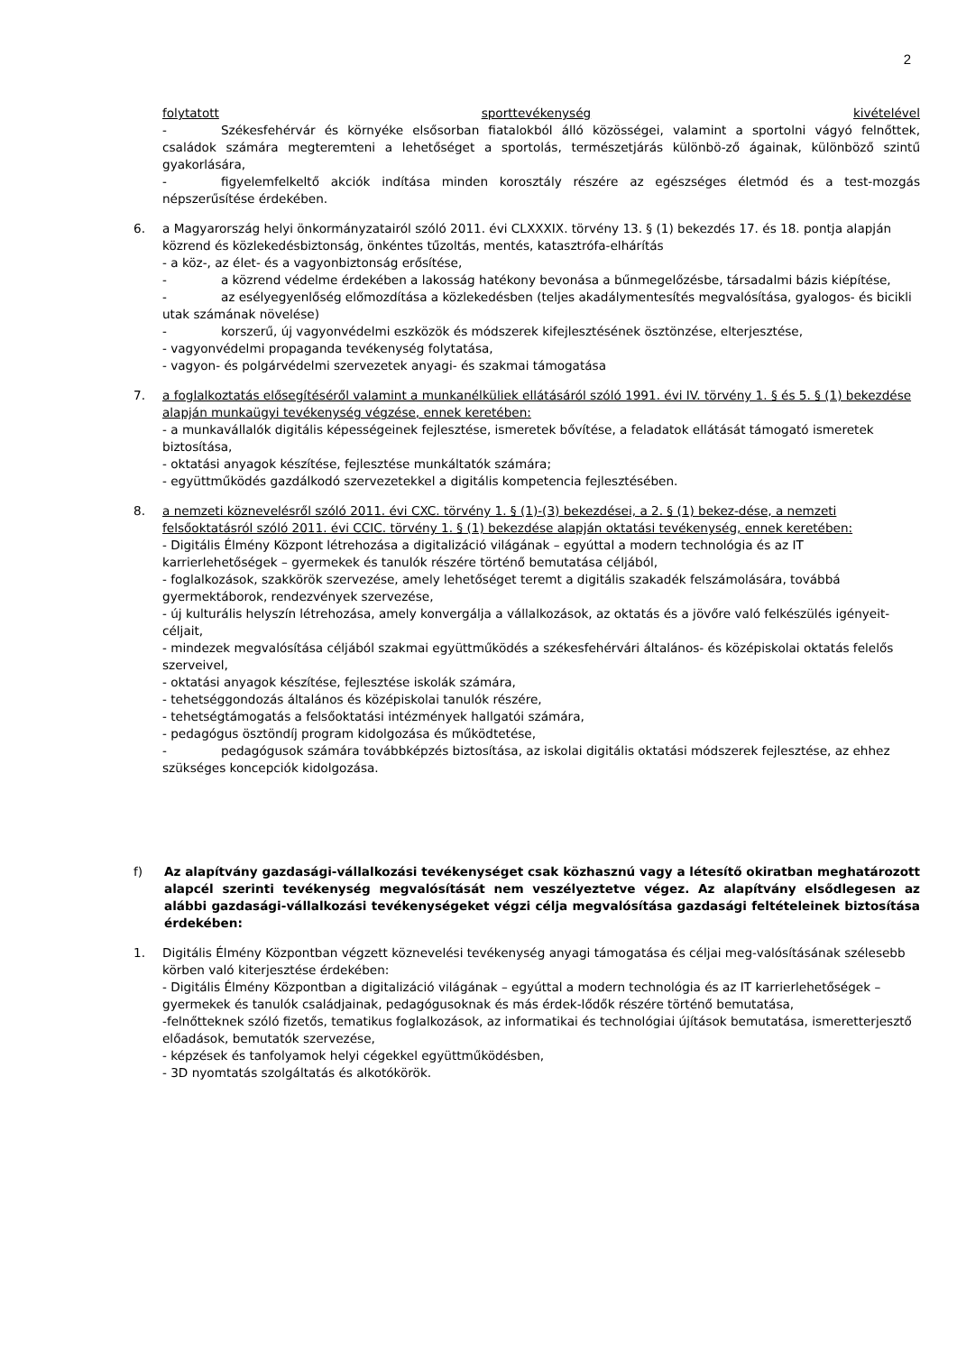2
folytatott sporttevékenység kivételével
- Székesfehérvár és környéke elsősorban fiatalokból álló közösségei, valamint a sportolni vágyó felnőttek, családok számára megteremteni a lehetőséget a sportolás, természetjárás különbö-ző ágainak, különböző szintű gyakorlására,
- figyelemfelkeltő akciók indítása minden korosztály részére az egészséges életmód és a test-mozgás népszerűsítése érdekében.
6. a Magyarország helyi önkormányzatairól szóló 2011. évi CLXXXIX. törvény 13. § (1) bekezdés 17. és 18. pontja alapján közrend és közlekedésbiztonság, önkéntes tűzoltás, mentés, katasztrófa-elhárítás
- a köz-, az élet- és a vagyonbiztonság erősítése,
- a közrend védelme érdekében a lakosság hatékony bevonása a bűnmegelőzésbe, társadalmi bázis kiépítése,
- az esélyegyenlőség előmozdítása a közlekedésben (teljes akadálymentesítés megvalósítása, gyalogos- és bicikli utak számának növelése)
- korszerű, új vagyonvédelmi eszközök és módszerek kifejlesztésének ösztönzése, elterjesztése,
- vagyonvédelmi propaganda tevékenység folytatása,
- vagyon- és polgárvédelmi szervezetek anyagi- és szakmai támogatása
7. a foglalkoztatás elősegítéséről valamint a munkanélküliek ellátásáról szóló 1991. évi IV. törvény 1. § és 5. § (1) bekezdése alapján munkaügyi tevékenység végzése, ennek keretében:
- a munkavállalók digitális képességeinek fejlesztése, ismeretek bővítése, a feladatok ellátását támogató ismeretek biztosítása,
- oktatási anyagok készítése, fejlesztése munkáltatók számára;
- együttműködés gazdálkodó szervezetekkel a digitális kompetencia fejlesztésében.
8. a nemzeti köznevelésről szóló 2011. évi CXC. törvény 1. § (1)-(3) bekezdései, a 2. § (1) bekez-dése, a nemzeti felsőoktatásról szóló 2011. évi CCIC. törvény 1. § (1) bekezdése alapján oktatási tevékenység, ennek keretében:
- Digitális Élmény Központ létrehozása a digitalizáció világának – egyúttal a modern technológia és az IT karrierlehetőségek – gyermekek és tanulók részére történő bemutatása céljából,
- foglalkozások, szakkörök szervezése, amely lehetőséget teremt a digitális szakadék felszámolására, továbbá gyermektáborok, rendezvények szervezése,
- új kulturális helyszín létrehozása, amely konvergálja a vállalkozások, az oktatás és a jövőre való felkészülés igényeit-céljait,
- mindezek megvalósítása céljából szakmai együttműködés a székesfehérvári általános- és középiskolai oktatás felelős szerveivel,
- oktatási anyagok készítése, fejlesztése iskolák számára,
- tehetséggondozás általános és középiskolai tanulók részére,
- tehetségtámogatás a felsőoktatási intézmények hallgatói számára,
- pedagógus ösztöndíj program kidolgozása és működtetése,
- pedagógusok számára továbbképzés biztosítása, az iskolai digitális oktatási módszerek fejlesztése, az ehhez szükséges koncepciók kidolgozása.
f) Az alapítvány gazdasági-vállalkozási tevékenységet csak közhasznú vagy a létesítő okiratban meghatározott alapcél szerinti tevékenység megvalósítását nem veszélyeztetve végez. Az alapítvány elsődlegesen az alábbi gazdasági-vállalkozási tevékenységeket végzi célja megvalósítása gazdasági feltételeinek biztosítása érdekében:
1. Digitális Élmény Központban végzett köznevelési tevékenység anyagi támogatása és céljai meg-valósításának szélesebb körben való kiterjesztése érdekében:
- Digitális Élmény Központban a digitalizáció világának – egyúttal a modern technológia és az IT karrierlehetőségek – gyermekek és tanulók családjainak, pedagógusoknak és más érdek-lődők részére történő bemutatása,
-felnőtteknek szóló fizetős, tematikus foglalkozások, az informatikai és technológiai újítások bemutatása, ismeretterjesztő előadások, bemutatók szervezése,
- képzések és tanfolyamok helyi cégekkel együttműködésben,
- 3D nyomtatás szolgáltatás és alkotókörök.